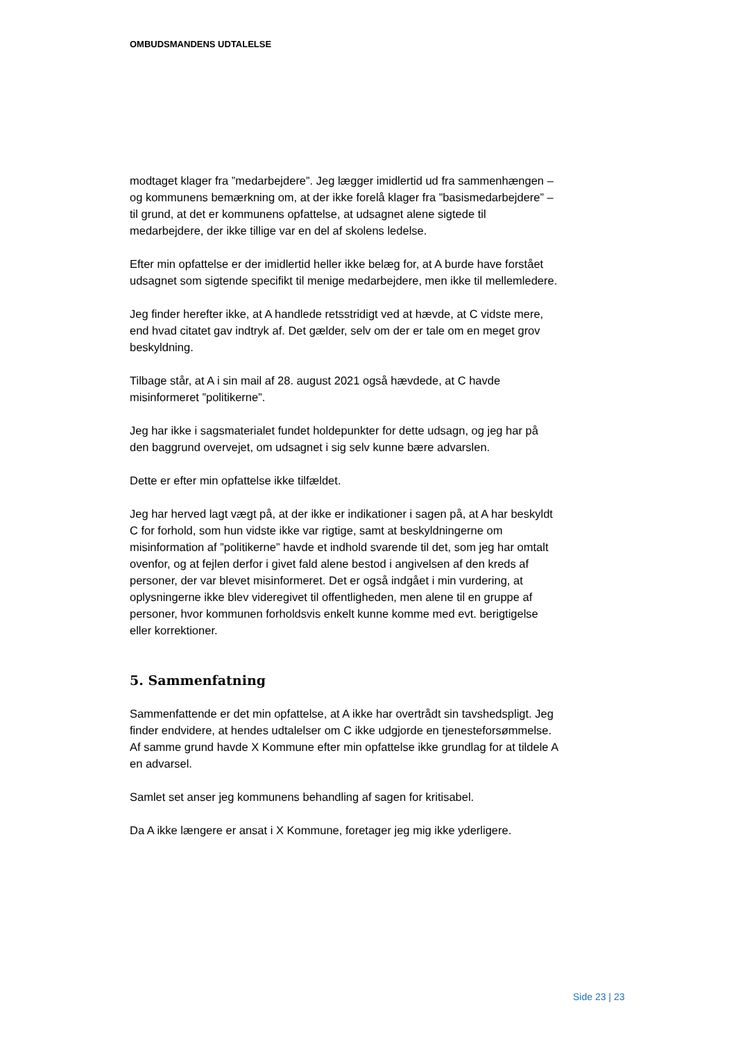OMBUDSMANDENS UDTALELSE
modtaget klager fra ”medarbejdere”. Jeg lægger imidlertid ud fra sammenhængen – og kommunens bemærkning om, at der ikke forelå klager fra ”basismedarbejdere” – til grund, at det er kommunens opfattelse, at udsagnet alene sigtede til medarbejdere, der ikke tillige var en del af skolens ledelse.
Efter min opfattelse er der imidlertid heller ikke belæg for, at A burde have forstået udsagnet som sigtende specifikt til menige medarbejdere, men ikke til mellemledere.
Jeg finder herefter ikke, at A handlede retsstridigt ved at hævde, at C vidste mere, end hvad citatet gav indtryk af. Det gælder, selv om der er tale om en meget grov beskyldning.
Tilbage står, at A i sin mail af 28. august 2021 også hævdede, at C havde misinformeret ”politikerne”.
Jeg har ikke i sagsmaterialet fundet holdepunkter for dette udsagn, og jeg har på den baggrund overvejet, om udsagnet i sig selv kunne bære advarslen.
Dette er efter min opfattelse ikke tilfældet.
Jeg har herved lagt vægt på, at der ikke er indikationer i sagen på, at A har beskyldt C for forhold, som hun vidste ikke var rigtige, samt at beskyldningerne om misinformation af ”politikerne” havde et indhold svarende til det, som jeg har omtalt ovenfor, og at fejlen derfor i givet fald alene bestod i angivelsen af den kreds af personer, der var blevet misinformeret. Det er også indgået i min vurdering, at oplysningerne ikke blev videregivet til offentligheden, men alene til en gruppe af personer, hvor kommunen forholdsvis enkelt kunne komme med evt. berigtigelse eller korrektioner.
5. Sammenfatning
Sammenfattende er det min opfattelse, at A ikke har overtrådt sin tavshedspligt. Jeg finder endvidere, at hendes udtalelser om C ikke udgjorde en tjenesteforsømmelse. Af samme grund havde X Kommune efter min opfattelse ikke grundlag for at tildele A en advarsel.
Samlet set anser jeg kommunens behandling af sagen for kritisabel.
Da A ikke længere er ansat i X Kommune, foretager jeg mig ikke yderligere.
Side 23 | 23